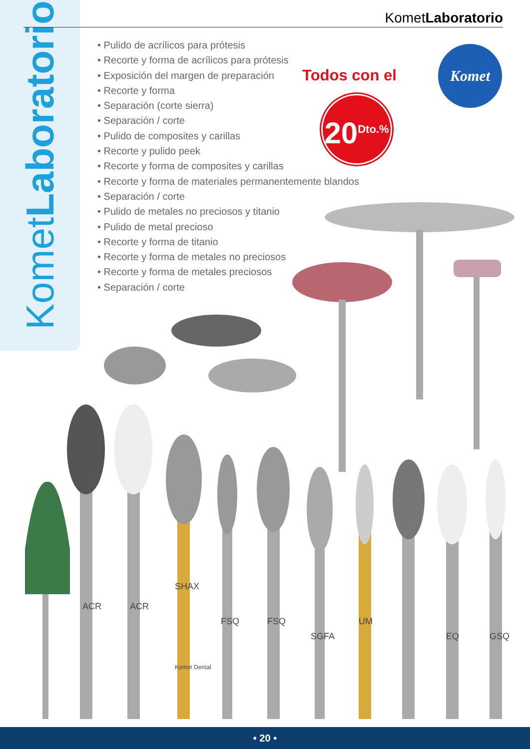KometLaboratorio
KometLaboratorio
• Pulido de acrílicos para prótesis
• Recorte y forma de acrílicos para prótesis
• Exposición del margen de preparación
• Recorte y forma
• Separación (corte sierra)
• Separación / corte
• Pulido de composites y carillas
• Recorte y pulido peek
• Recorte y forma de composites y carillas
• Recorte y forma de materiales permanentemente blandos
• Separación / corte
• Pulido de metales no preciosos y titanio
• Pulido de metal precioso
• Recorte y forma de titanio
• Recorte y forma de metales no preciosos
• Recorte y forma de metales preciosos
• Separación / corte
Todos con el
20<sup>Dto.%</sup>
Komet
ACR
ACR
SHAX
FSQ
FSQ
SGFA
UM
EQ
GSQ
Komet Dental
• 20 •